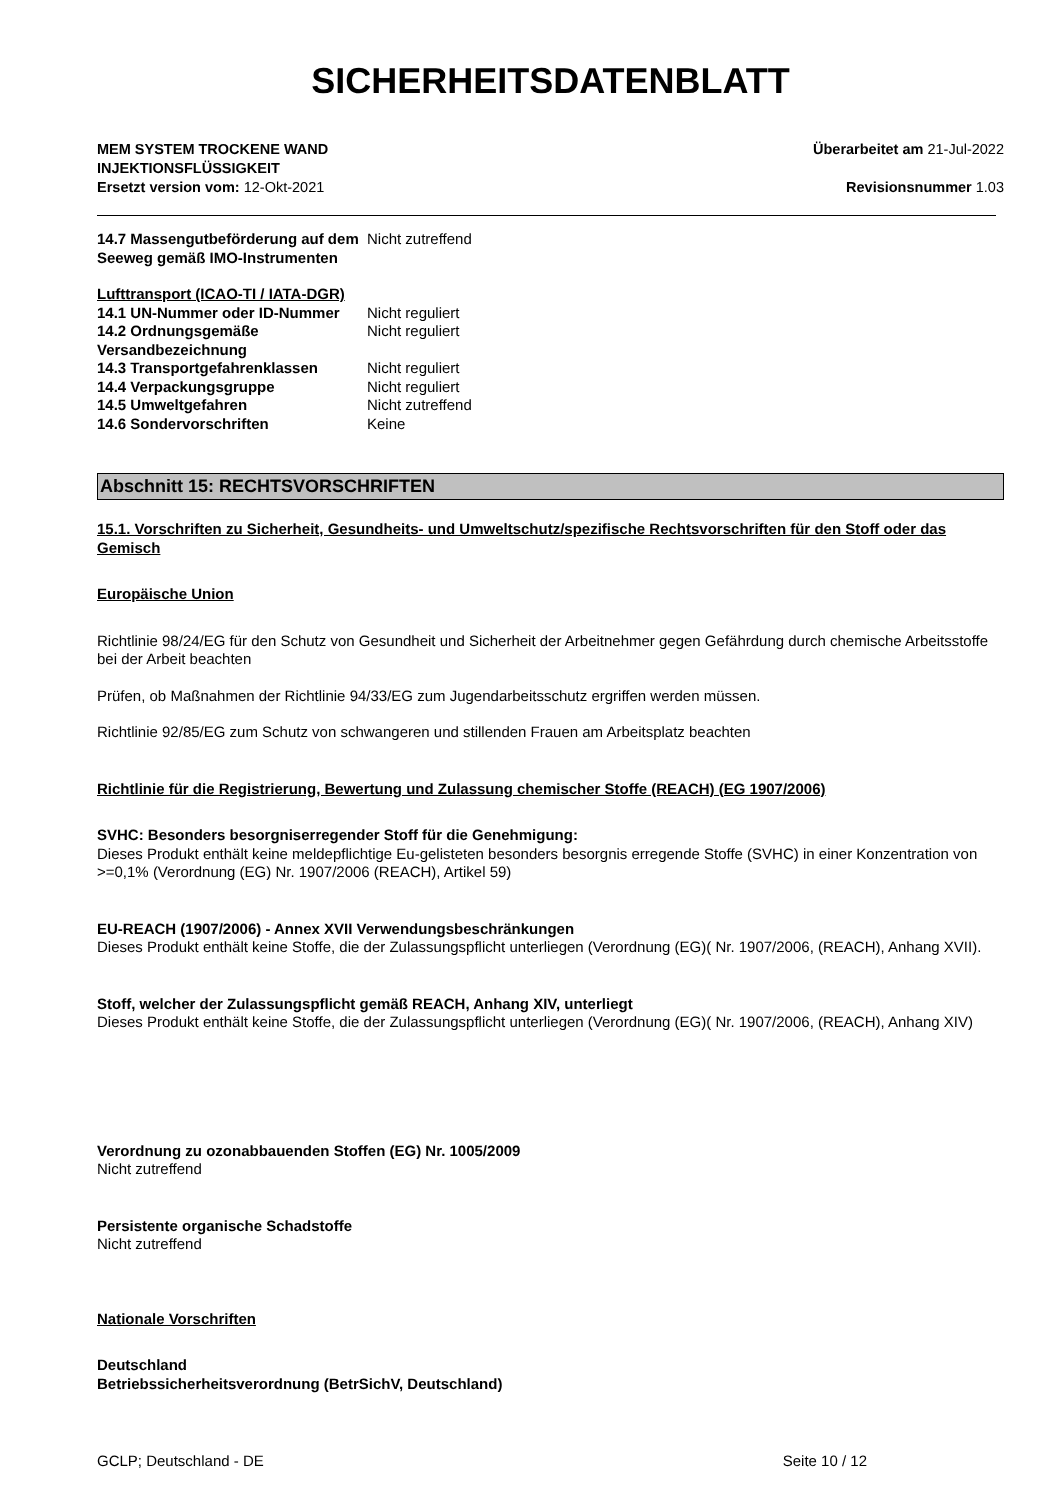SICHERHEITSDATENBLATT
MEM SYSTEM TROCKENE WAND
INJEKTIONSFLÜSSIGKEIT
Ersetzt version vom: 12-Okt-2021
Überarbeitet am 21-Jul-2022
Revisionsnummer 1.03
14.7 Massengutbeförderung auf dem Seeweg gemäß IMO-Instrumenten
Nicht zutreffend
Lufttransport (ICAO-TI / IATA-DGR)
14.1 UN-Nummer oder ID-Nummer Nicht reguliert
14.2 Ordnungsgemäße Versandbezeichnung
Nicht reguliert
14.3 Transportgefahrenklassen Nicht reguliert
14.4 Verpackungsgruppe Nicht reguliert
14.5 Umweltgefahren Nicht zutreffend
14.6 Sondervorschriften Keine
Abschnitt 15: RECHTSVORSCHRIFTEN
15.1. Vorschriften zu Sicherheit, Gesundheits- und Umweltschutz/spezifische Rechtsvorschriften für den Stoff oder das Gemisch
Europäische Union
Richtlinie 98/24/EG für den Schutz von Gesundheit und Sicherheit der Arbeitnehmer gegen Gefährdung durch chemische Arbeitsstoffe bei der Arbeit beachten
Prüfen, ob Maßnahmen der Richtlinie 94/33/EG zum Jugendarbeitsschutz ergriffen werden müssen.
Richtlinie 92/85/EG zum Schutz von schwangeren und stillenden Frauen am Arbeitsplatz beachten
Richtlinie für die Registrierung, Bewertung und Zulassung chemischer Stoffe (REACH) (EG 1907/2006)
SVHC: Besonders besorgniserregender Stoff für die Genehmigung:
Dieses Produkt enthält keine meldepflichtige Eu-gelisteten besonders besorgnis erregende Stoffe (SVHC) in einer Konzentration von >=0,1% (Verordnung (EG) Nr. 1907/2006 (REACH), Artikel 59)
EU-REACH (1907/2006) - Annex XVII Verwendungsbeschränkungen
Dieses Produkt enthält keine Stoffe, die der Zulassungspflicht unterliegen (Verordnung (EG)( Nr. 1907/2006, (REACH), Anhang XVII).
Stoff, welcher der Zulassungspflicht gemäß REACH, Anhang XIV, unterliegt
Dieses Produkt enthält keine Stoffe, die der Zulassungspflicht unterliegen (Verordnung (EG)( Nr. 1907/2006, (REACH), Anhang XIV)
Verordnung zu ozonabbauenden Stoffen (EG) Nr. 1005/2009
Nicht zutreffend
Persistente organische Schadstoffe
Nicht zutreffend
Nationale Vorschriften
Deutschland
Betriebssicherheitsverordnung (BetrSichV, Deutschland)
GCLP; Deutschland - DE Seite 10 / 12